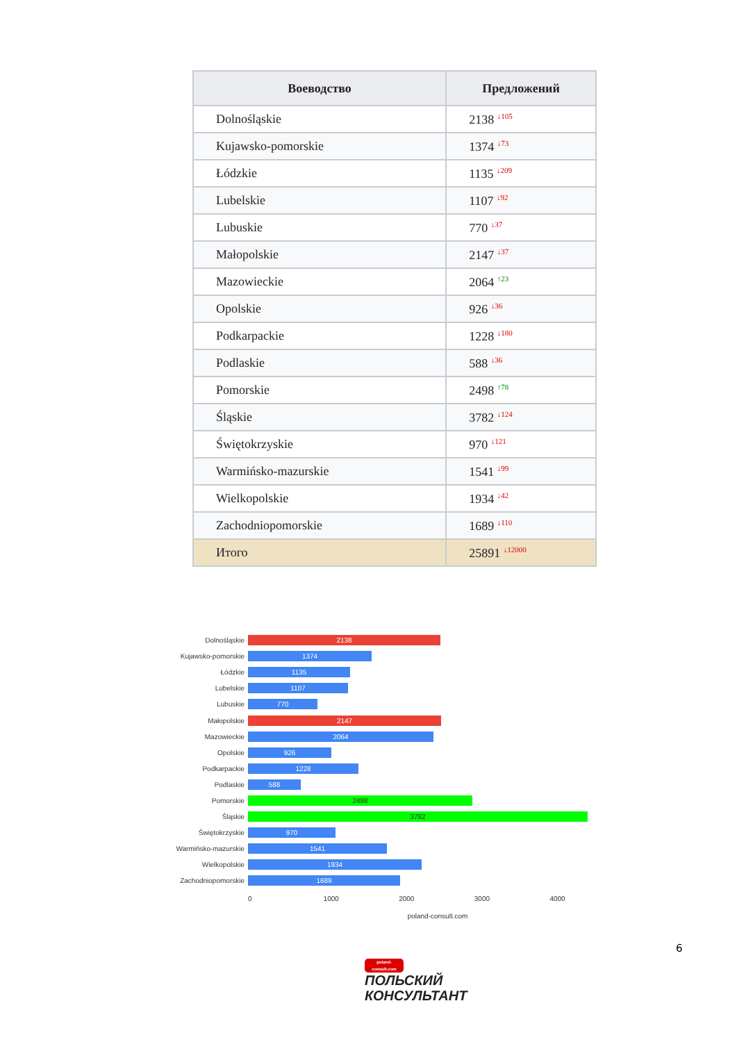| Воеводство | Предложений |
| --- | --- |
| Dolnośląskie | 2138 <sup>↓105</sup> |
| Kujawsko-pomorskie | 1374 <sup>↓73</sup> |
| Łódzkie | 1135 <sup>↓209</sup> |
| Lubelskie | 1107 <sup>↓92</sup> |
| Lubuskie | 770 <sup>↓37</sup> |
| Małopolskie | 2147 <sup>↓37</sup> |
| Mazowieckie | 2064 <sup>↑23</sup> |
| Opolskie | 926 <sup>↓36</sup> |
| Podkarpackie | 1228 <sup>↓180</sup> |
| Podlaskie | 588 <sup>↓36</sup> |
| Pomorskie | 2498 <sup>↑78</sup> |
| Śląskie | 3782 <sup>↓124</sup> |
| Świętokrzyskie | 970 <sup>↓121</sup> |
| Warmińsko-mazurskie | 1541 <sup>↓99</sup> |
| Wielkopolskie | 1934 <sup>↓42</sup> |
| Zachodniopomorskie | 1689 <sup>↓110</sup> |
| Итого | 25891 <sup>↓12000</sup> |
Dolnośląskie
2138
Kujawsko-pomorskie
1374
Łódzkie
1135
Lubelskie
1107
Lubuskie
770
Małopolskie
2147
Mazowieckie
2064
Opolskie
926
Podkarpackie
1228
Podlaskie
588
Pomorskie
2498
Śląskie
3782
Świętokrzyskie
970
Warmińsko-mazurskie
1541
Wielkopolskie
1934
Zachodniopomorskie
1689
0 1000 2000 3000 4000
poland-consult.com
6
poland-consult.com
ПОЛЬСКИЙ
КОНСУЛЬТАНТ